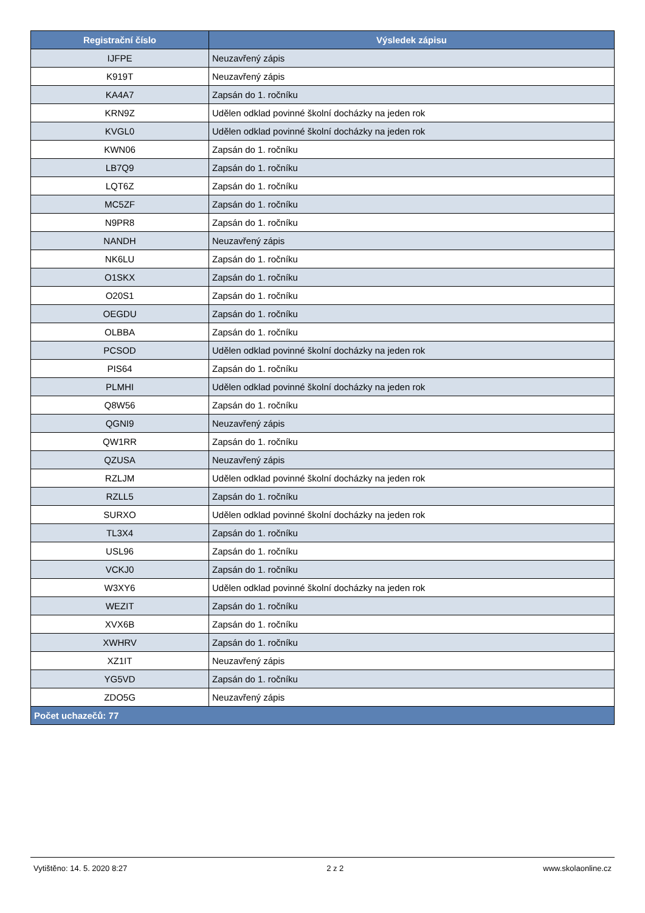| Registrační číslo | Výsledek zápisu |
| --- | --- |
| IJFPE | Neuzavřený zápis |
| K919T | Neuzavřený zápis |
| KA4A7 | Zapsán do 1. ročníku |
| KRN9Z | Udělen odklad povinné školní docházky na jeden rok |
| KVGL0 | Udělen odklad povinné školní docházky na jeden rok |
| KWN06 | Zapsán do 1. ročníku |
| LB7Q9 | Zapsán do 1. ročníku |
| LQT6Z | Zapsán do 1. ročníku |
| MC5ZF | Zapsán do 1. ročníku |
| N9PR8 | Zapsán do 1. ročníku |
| NANDH | Neuzavřený zápis |
| NK6LU | Zapsán do 1. ročníku |
| O1SKX | Zapsán do 1. ročníku |
| O20S1 | Zapsán do 1. ročníku |
| OEGDU | Zapsán do 1. ročníku |
| OLBBA | Zapsán do 1. ročníku |
| PCSOD | Udělen odklad povinné školní docházky na jeden rok |
| PIS64 | Zapsán do 1. ročníku |
| PLMHI | Udělen odklad povinné školní docházky na jeden rok |
| Q8W56 | Zapsán do 1. ročníku |
| QGNI9 | Neuzavřený zápis |
| QW1RR | Zapsán do 1. ročníku |
| QZUSA | Neuzavřený zápis |
| RZLJM | Udělen odklad povinné školní docházky na jeden rok |
| RZLL5 | Zapsán do 1. ročníku |
| SURXO | Udělen odklad povinné školní docházky na jeden rok |
| TL3X4 | Zapsán do 1. ročníku |
| USL96 | Zapsán do 1. ročníku |
| VCKJ0 | Zapsán do 1. ročníku |
| W3XY6 | Udělen odklad povinné školní docházky na jeden rok |
| WEZIT | Zapsán do 1. ročníku |
| XVX6B | Zapsán do 1. ročníku |
| XWHRV | Zapsán do 1. ročníku |
| XZ1IT | Neuzavřený zápis |
| YG5VD | Zapsán do 1. ročníku |
| ZDO5G | Neuzavřený zápis |
| Počet uchazečů: 77 | |
Vytištěno: 14. 5. 2020 8:27 2 z 2 www.skolaonline.cz